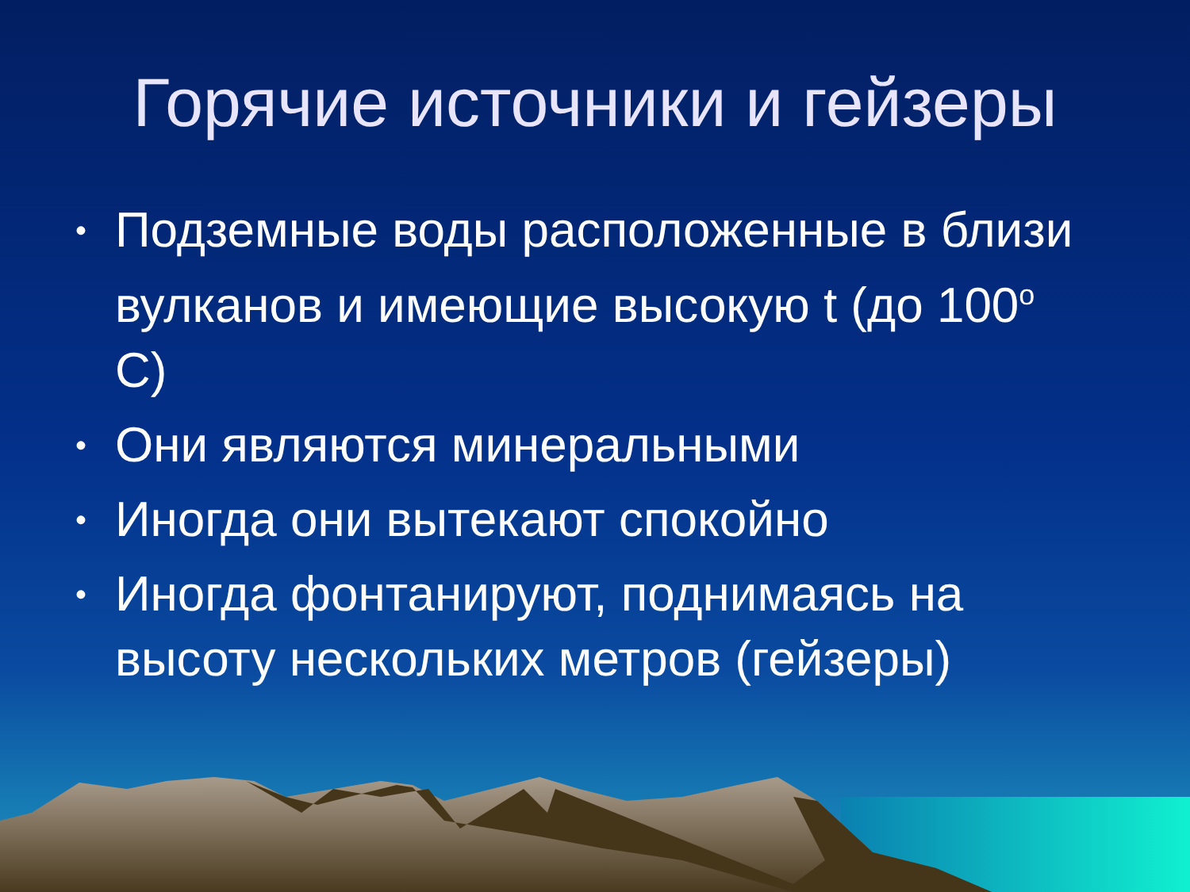Горячие источники и гейзеры
• Подземные воды расположенные в близи вулканов и имеющие высокую t (до 100<sup>o</sup> C)
• Они являются минеральными
• Иногда они вытекают спокойно
• Иногда фонтанируют, поднимаясь на высоту нескольких метров (гейзеры)